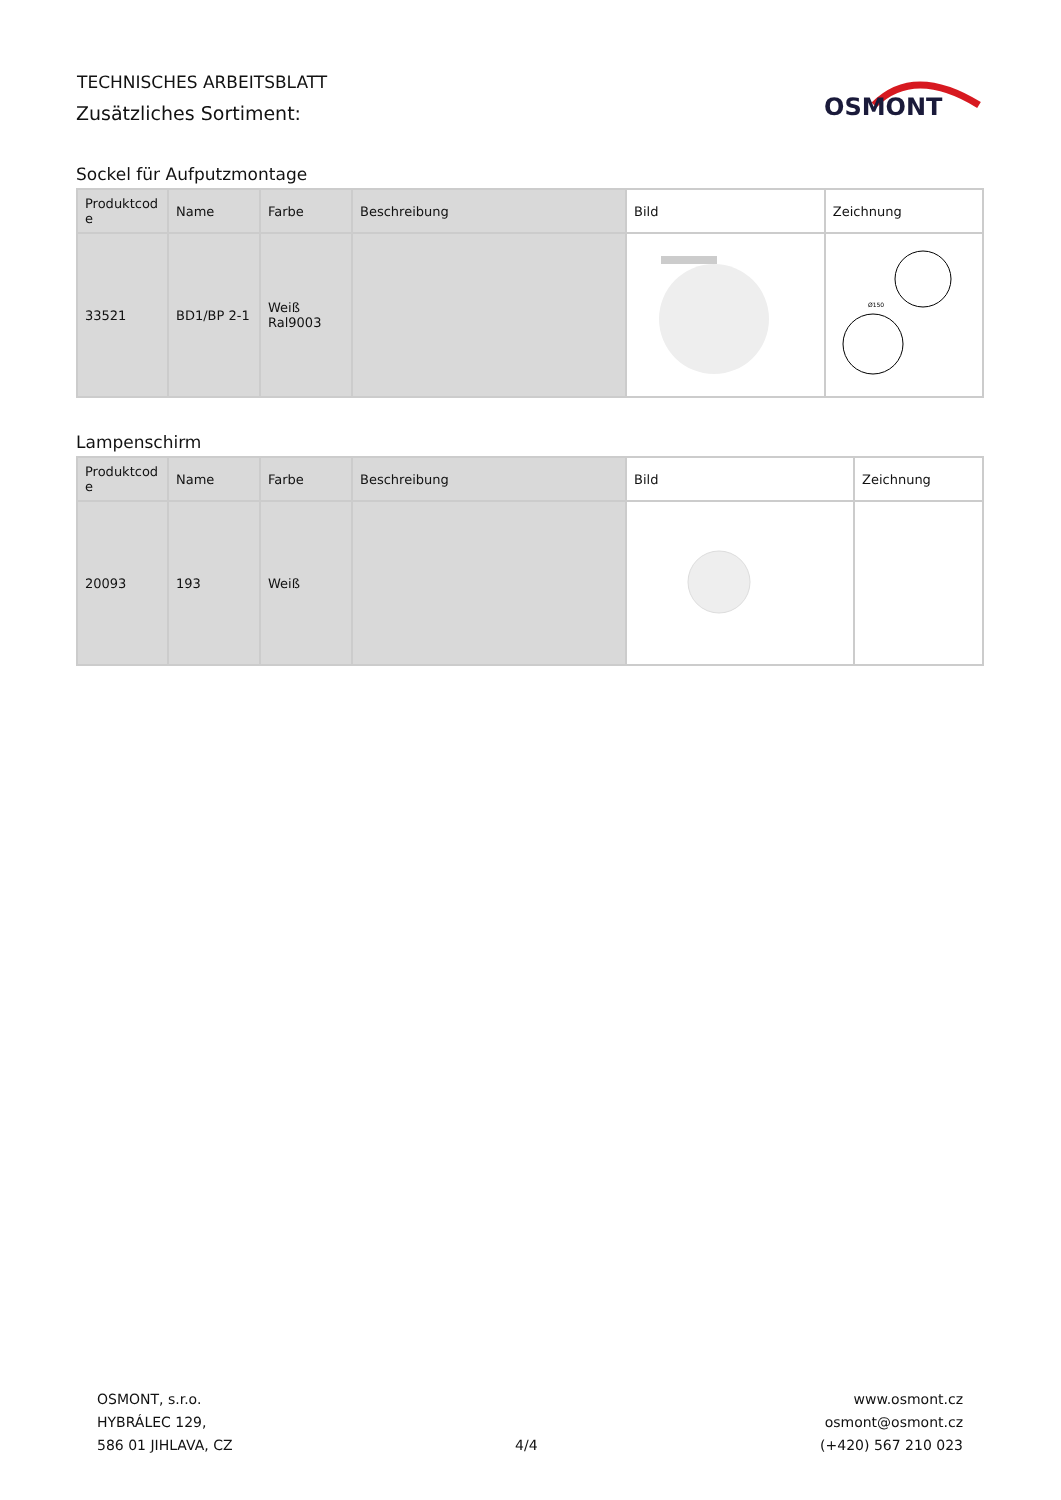TECHNISCHES ARBEITSBLATT
Zusätzliches Sortiment:
OSMONT
Sockel für Aufputzmontage
| Produktcod e | Name | Farbe | Beschreibung | Bild | Zeichnung |
| --- | --- | --- | --- | --- | --- |
| 33521 | BD1/BP 2-1 | Weiß Ral9003 | | | Ø150 |
Lampenschirm
| Produktcod e | Name | Farbe | Beschreibung | Bild | Zeichnung |
| --- | --- | --- | --- | --- | --- |
| 20093 | 193 | Weiß | | | |
OSMONT, s.r.o.
HYBRÁLEC 129,
586 01 JIHLAVA, CZ
4/4
www.osmont.cz
osmont@osmont.cz
(+420) 567 210 023